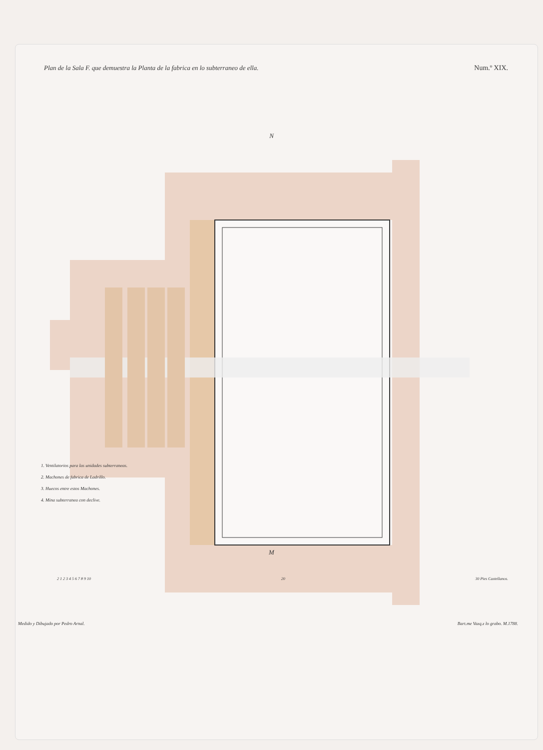Plan de la Sala F. que demuestra la Planta de la fabrica en lo subterraneo de ella. Num.º XIX.
N
1. Ventilatorios para las unidades subterraneas.
2. Machones de fabrica de Ladrillo.
3. Huecos entre estos Machones.
4. Mina subterranea con declive.
M
2 1 2 3 4 5 6 7 8 9 10 20 30 Pies Castellanos.
Medido y Dibujado por Pedro Arnal. Bart.me Vazq.z lo grabo. M.1788.